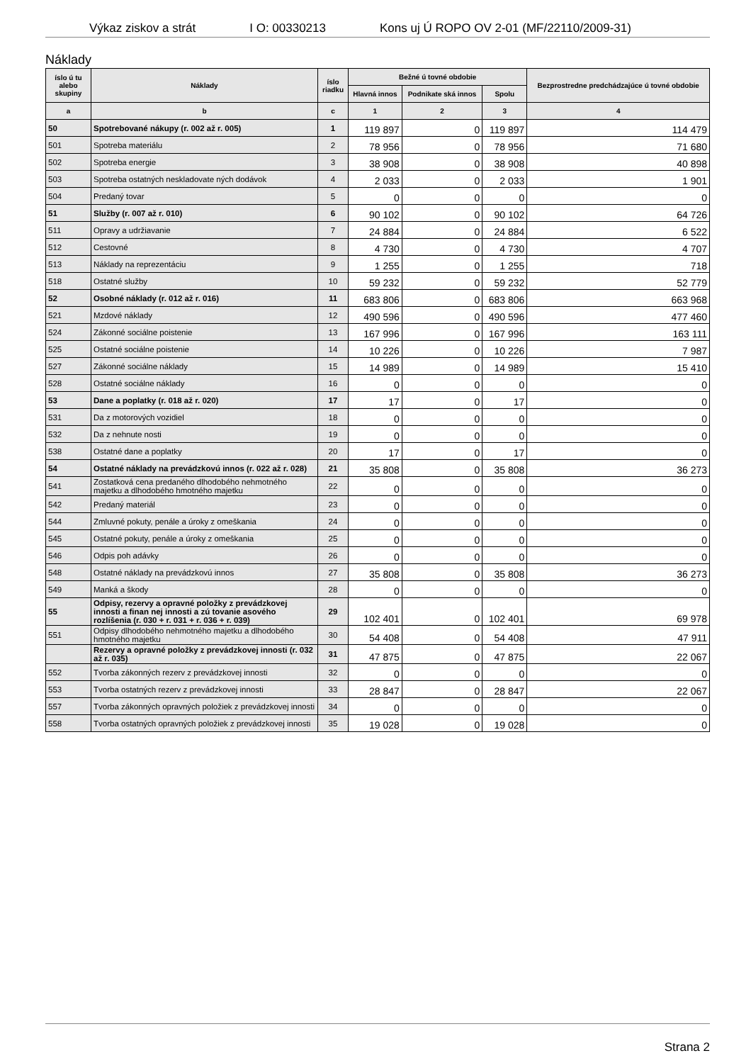Výkaz ziskov a strát I O: 00330213 Kons uj Ú ROPO OV 2-01 (MF/22110/2009-31)
Náklady
| íslo ú tu alebo skupiny | Náklady | íslo riadku | Bežné ú tovné obdobie | | | Bezprostredne predchádzajúce ú tovné obdobie |
| --- | --- | --- | --- | --- | --- | --- |
| | | | Hlavná innos | Podnikate ská innos | Spolu | |
| a | b | c | 1 | 2 | 3 | 4 |
| 50 | Spotrebované nákupy (r. 002 až r. 005) | 1 | 119 897 | 0 | 119 897 | 114 479 |
| 501 | Spotreba materiálu | 2 | 78 956 | 0 | 78 956 | 71 680 |
| 502 | Spotreba energie | 3 | 38 908 | 0 | 38 908 | 40 898 |
| 503 | Spotreba ostatných neskladovate ných dodávok | 4 | 2 033 | 0 | 2 033 | 1 901 |
| 504 | Predaný tovar | 5 | 0 | 0 | 0 | 0 |
| 51 | Služby (r. 007 až r. 010) | 6 | 90 102 | 0 | 90 102 | 64 726 |
| 511 | Opravy a udržiavanie | 7 | 24 884 | 0 | 24 884 | 6 522 |
| 512 | Cestovné | 8 | 4 730 | 0 | 4 730 | 4 707 |
| 513 | Náklady na reprezentáciu | 9 | 1 255 | 0 | 1 255 | 718 |
| 518 | Ostatné služby | 10 | 59 232 | 0 | 59 232 | 52 779 |
| 52 | Osobné náklady (r. 012 až r. 016) | 11 | 683 806 | 0 | 683 806 | 663 968 |
| 521 | Mzdové náklady | 12 | 490 596 | 0 | 490 596 | 477 460 |
| 524 | Zákonné sociálne poistenie | 13 | 167 996 | 0 | 167 996 | 163 111 |
| 525 | Ostatné sociálne poistenie | 14 | 10 226 | 0 | 10 226 | 7 987 |
| 527 | Zákonné sociálne náklady | 15 | 14 989 | 0 | 14 989 | 15 410 |
| 528 | Ostatné sociálne náklady | 16 | 0 | 0 | 0 | 0 |
| 53 | Dane a poplatky (r. 018 až r. 020) | 17 | 17 | 0 | 17 | 0 |
| 531 | Da z motorových vozidiel | 18 | 0 | 0 | 0 | 0 |
| 532 | Da z nehnute nosti | 19 | 0 | 0 | 0 | 0 |
| 538 | Ostatné dane a poplatky | 20 | 17 | 0 | 17 | 0 |
| 54 | Ostatné náklady na prevádzkovú innos (r. 022 až r. 028) | 21 | 35 808 | 0 | 35 808 | 36 273 |
| 541 | Zostatková cena predaného dlhodobého nehmotného majetku a dlhodobého hmotného majetku | 22 | 0 | 0 | 0 | 0 |
| 542 | Predaný materiál | 23 | 0 | 0 | 0 | 0 |
| 544 | Zmluvné pokuty, penále a úroky z omeškania | 24 | 0 | 0 | 0 | 0 |
| 545 | Ostatné pokuty, penále a úroky z omeškania | 25 | 0 | 0 | 0 | 0 |
| 546 | Odpis poh adávky | 26 | 0 | 0 | 0 | 0 |
| 548 | Ostatné náklady na prevádzkovú innos | 27 | 35 808 | 0 | 35 808 | 36 273 |
| 549 | Manká a škody | 28 | 0 | 0 | 0 | 0 |
| 55 | Odpisy, rezervy a opravné položky z prevádzkovej innosti a finan nej innosti a zú tovanie asového rozlíšenia (r. 030 + r. 031 + r. 036 + r. 039) | 29 | 102 401 | 0 | 102 401 | 69 978 |
| 551 | Odpisy dlhodobého nehmotného majetku a dlhodobého hmotného majetku | 30 | 54 408 | 0 | 54 408 | 47 911 |
| | Rezervy a opravné položky z prevádzkovej innosti (r. 032 až r. 035) | 31 | 47 875 | 0 | 47 875 | 22 067 |
| 552 | Tvorba zákonných rezerv z prevádzkovej innosti | 32 | 0 | 0 | 0 | 0 |
| 553 | Tvorba ostatných rezerv z prevádzkovej innosti | 33 | 28 847 | 0 | 28 847 | 22 067 |
| 557 | Tvorba zákonných opravných položiek z prevádzkovej innosti | 34 | 0 | 0 | 0 | 0 |
| 558 | Tvorba ostatných opravných položiek z prevádzkovej innosti | 35 | 19 028 | 0 | 19 028 | 0 |
Strana 2